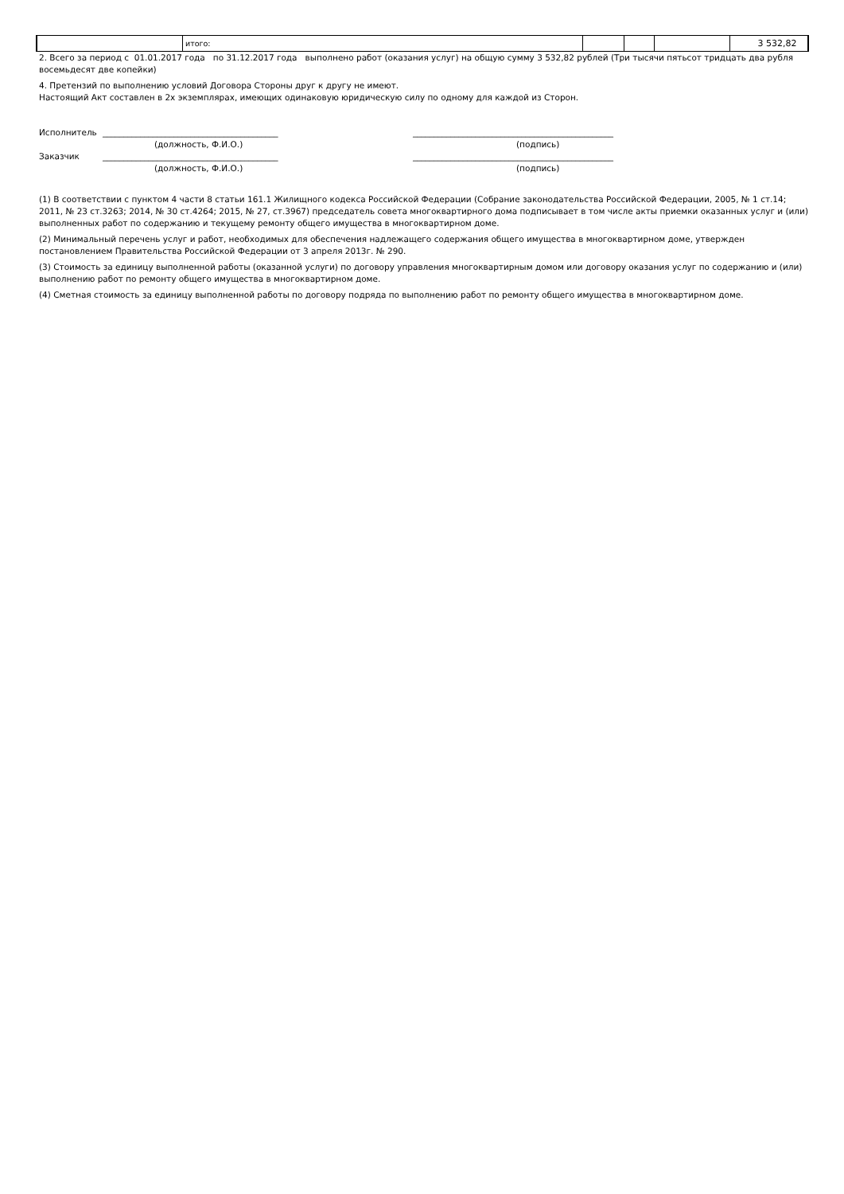| | итого: | | | | 3 532,82 |
2. Всего за период с 01.01.2017 года по 31.12.2017 года выполнено работ (оказания услуг) на общую сумму 3 532,82 рублей (Три тысячи пятьсот тридцать два рубля восемьдесят две копейки)
4. Претензий по выполнению условий Договора Стороны друг к другу не имеют.
Настоящий Акт составлен в 2х экземплярах, имеющих одинаковую юридическую силу по одному для каждой из Сторон.
Исполнитель
__________________________________________
________________________________________________
(должность, Ф.И.О.)
(подпись)
Заказчик
__________________________________________
________________________________________________
(должность, Ф.И.О.)
(подпись)
(1) В соответствии с пунктом 4 части 8 статьи 161.1 Жилищного кодекса Российской Федерации (Собрание законодательства Российской Федерации, 2005, № 1 ст.14; 2011, № 23 ст.3263; 2014, № 30 ст.4264; 2015, № 27, ст.3967) председатель совета многоквартирного дома подписывает в том числе акты приемки оказанных услуг и (или) выполненных работ по содержанию и текущему ремонту общего имущества в многоквартирном доме.
(2) Минимальный перечень услуг и работ, необходимых для обеспечения надлежащего содержания общего имущества в многоквартирном доме, утвержден постановлением Правительства Российской Федерации от 3 апреля 2013г. № 290.
(3) Стоимость за единицу выполненной работы (оказанной услуги) по договору управления многоквартирным домом или договору оказания услуг по содержанию и (или) выполнению работ по ремонту общего имущества в многоквартирном доме.
(4) Сметная стоимость за единицу выполненной работы по договору подряда по выполнению работ по ремонту общего имущества в многоквартирном доме.